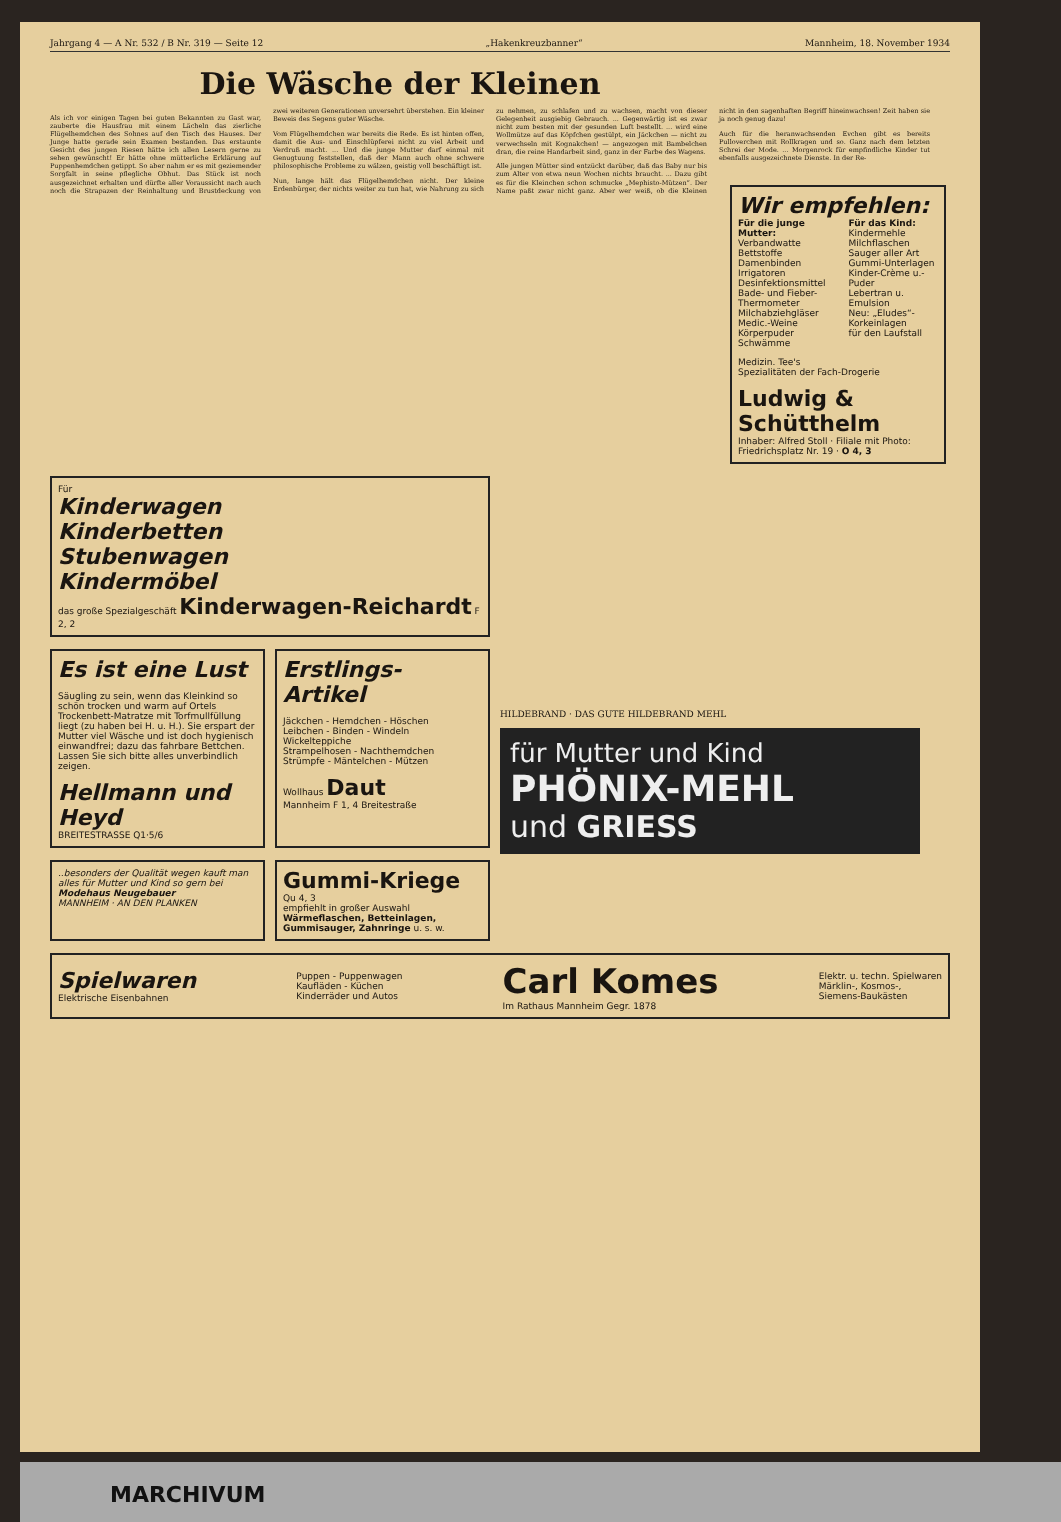Jahrgang 4 — A Nr. 532 / B Nr. 319 — Seite 12 „Hakenkreuzbanner“Mannheim, 18. November 1934
Die Wäsche der Kleinen
Als ich vor einigen Tagen bei guten Bekannten zu Gast war, zauberte die Hausfrau mit einem Lächeln das zierliche Flügelhemdchen des Sohnes auf den Tisch des Hauses. Der Junge hatte gerade sein Examen bestanden. Das erstaunte Gesicht des jungen Riesen hätte ich allen Lesern gerne zu sehen gewünscht! Er hätte ohne mütterliche Erklärung auf Puppenhemdchen getippt. So aber nahm er es mit geziemender Sorgfalt in seine pflegliche Obhut. Das Stück ist noch ausgezeichnet erhalten und dürfte aller Voraussicht nach auch noch die Strapazen der Reinhaltung und Brustdeckung von zwei weiteren Generationen unversehrt überstehen. Ein kleiner Beweis des Segens guter Wäsche.
Vom Flügelhemdchen war bereits die Rede. Es ist hinten offen, damit die Aus- und Einschlüpferei nicht zu viel Arbeit und Verdruß macht. ... Und die junge Mutter darf einmal mit Genugtuung feststellen, daß der Mann auch ohne schwere philosophische Probleme zu wälzen, geistig voll beschäftigt ist.
Nun, lange hält das Flügelhemdchen nicht. Der kleine Erdenbürger, der nichts weiter zu tun hat, wie Nahrung zu sich zu nehmen, zu schlafen und zu wachsen, macht von dieser Gelegenheit ausgiebig Gebrauch. ... Gegenwärtig ist es zwar nicht zum besten mit der gesunden Luft bestellt. ... wird eine Wollmütze auf das Köpfchen gestülpt, ein Jäckchen — nicht zu verwechseln mit Kognakchen! — angezogen mit Bambelchen dran, die reine Handarbeit sind, ganz in der Farbe des Wagens.
Alle jungen Mütter sind entzückt darüber, daß das Baby nur bis zum Alter von etwa neun Wochen nichts braucht. ... Dazu gibt es für die Kleinchen schon schmucke „Mephisto-Mützen“. Der Name paßt zwar nicht ganz. Aber wer weiß, ob die Kleinen nicht in den sagenhaften Begriff hineinwachsen! Zeit haben sie ja noch genug dazu!
Auch für die heranwachsenden Evchen gibt es bereits Pulloverchen mit Rollkragen und so. Ganz nach dem letzten Schrei der Mode. ... Morgenrock für empfindliche Kinder tut ebenfalls ausgezeichnete Dienste. In der Re-
Wir empfehlen:
Für die junge Mutter:
Verbandwatte
Bettstoffe
Damenbinden
Irrigatoren
Desinfektionsmittel
Bade- und Fieber-Thermometer
Milchabziehgläser
Medic.-Weine
Körperpuder
Schwämme
Für das Kind:
Kindermehle
Milchflaschen
Sauger aller Art
Gummi-Unterlagen
Kinder-Crème u.-Puder
Lebertran u. Emulsion
Neu: „Eludes“-Korkeinlagen
für den Laufstall
Medizin. Tee's
Spezialitäten der Fach-Drogerie
Ludwig & Schütthelm
Inhaber: Alfred Stoll · Filiale mit Photo: Friedrichsplatz Nr. 19 · O 4, 3
Für
Kinderwagen
Kinderbetten
Stubenwagen
Kindermöbel
das große Spezialgeschäft Kinderwagen-Reichardt F 2, 2
Es ist eine Lust
Säugling zu sein, wenn das Kleinkind so schön trocken und warm auf Ortels Trockenbett-Matratze mit Torfmullfüllung liegt (zu haben bei H. u. H.). Sie erspart der Mutter viel Wäsche und ist doch hygienisch einwandfrei; dazu das fahrbare Bettchen. Lassen Sie sich bitte alles unverbindlich zeigen.
Hellmann und Heyd
BREITESTRASSE Q1·5/6
Erstlings-Artikel
Jäckchen - Hemdchen - Höschen
Leibchen - Binden - Windeln
Wickelteppiche
Strampelhosen - Nachthemdchen
Strümpfe - Mäntelchen - Mützen
Wollhaus Daut
Mannheim F 1, 4 Breitestraße
..besonders der Qualität wegen kauft man alles für Mutter und Kind so gern bei
Modehaus Neugebauer
MANNHEIM · AN DEN PLANKEN
Gummi-Kriege
Qu 4, 3
empfiehlt in großer Auswahl
Wärmeflaschen, Betteinlagen, Gummisauger, Zahnringe u. s. w.
HILDEBRAND · DAS GUTE HILDEBRAND MEHL
für Mutter und Kind
PHÖNIX-MEHL
und GRIESS
Spielwaren
Elektrische Eisenbahnen
Puppen - Puppenwagen
Kaufläden - Küchen
Kinderräder und Autos
Carl Komes
Im Rathaus Mannheim Gegr. 1878
Elektr. u. techn. Spielwaren
Märklin-, Kosmos-,
Siemens-Baukästen
MARCHIVUM